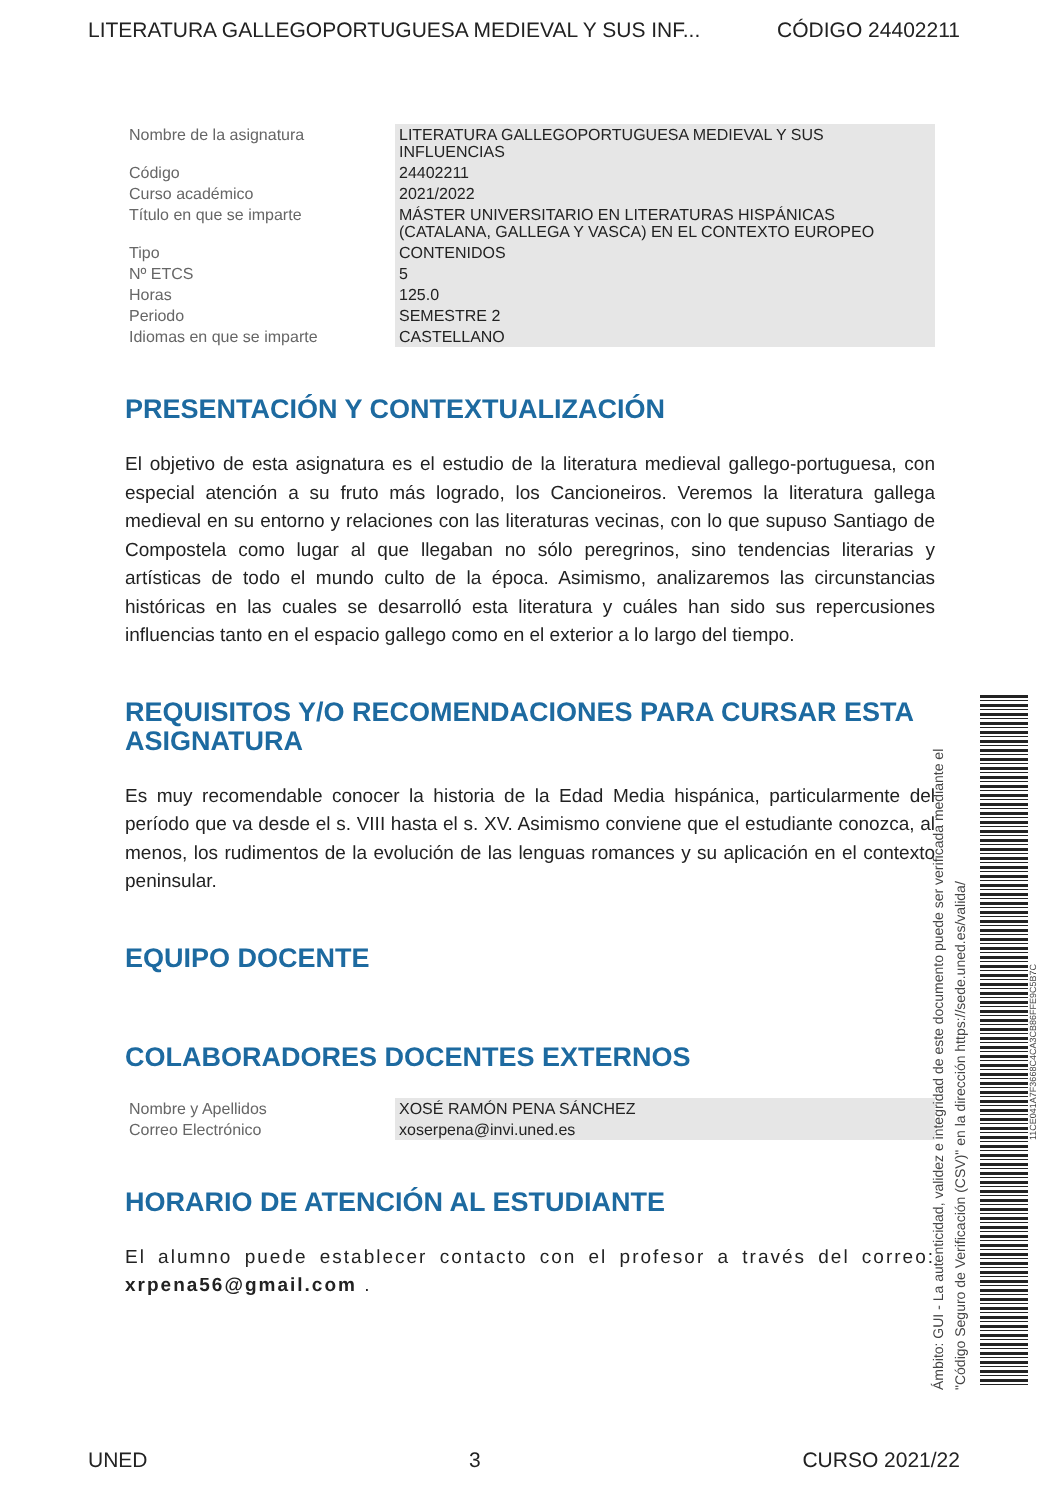LITERATURA GALLEGOPORTUGUESA MEDIEVAL Y SUS INF... CÓDIGO 24402211
| Nombre de la asignatura | LITERATURA GALLEGOPORTUGUESA MEDIEVAL Y SUS INFLUENCIAS |
| Código | 24402211 |
| Curso académico | 2021/2022 |
| Título en que se imparte | MÁSTER UNIVERSITARIO EN LITERATURAS HISPÁNICAS (CATALANA, GALLEGA Y VASCA) EN EL CONTEXTO EUROPEO |
| Tipo | CONTENIDOS |
| Nº ETCS | 5 |
| Horas | 125.0 |
| Periodo | SEMESTRE 2 |
| Idiomas en que se imparte | CASTELLANO |
PRESENTACIÓN Y CONTEXTUALIZACIÓN
El objetivo de esta asignatura es el estudio de la literatura medieval gallego-portuguesa, con especial atención a su fruto más logrado, los Cancioneiros. Veremos la literatura gallega medieval en su entorno y relaciones con las literaturas vecinas, con lo que supuso Santiago de Compostela como lugar al que llegaban no sólo peregrinos, sino tendencias literarias y artísticas de todo el mundo culto de la época. Asimismo, analizaremos las circunstancias históricas en las cuales se desarrolló esta literatura y cuáles han sido sus repercusiones influencias tanto en el espacio gallego como en el exterior a lo largo del tiempo.
REQUISITOS Y/O RECOMENDACIONES PARA CURSAR ESTA ASIGNATURA
Es muy recomendable conocer la historia de la Edad Media hispánica, particularmente del período que va desde el s. VIII hasta el s. XV. Asimismo conviene que el estudiante conozca, al menos, los rudimentos de la evolución de las lenguas romances y su aplicación en el contexto peninsular.
EQUIPO DOCENTE
COLABORADORES DOCENTES EXTERNOS
| Nombre y Apellidos | XOSÉ RAMÓN PENA SÁNCHEZ |
| Correo Electrónico | xoserpena@invi.uned.es |
HORARIO DE ATENCIÓN AL ESTUDIANTE
El alumno puede establecer contacto con el profesor a través del correo: xrpena56@gmail.com .
Ámbito: GUI - La autenticidad, validez e integridad de este documento puede ser verificada mediante el
"Código Seguro de Verificación (CSV)" en la dirección https://sede.uned.es/valida/
11CE041A7F3668C4CA3CB86FFE9C5B7C
UNED 3 CURSO 2021/22